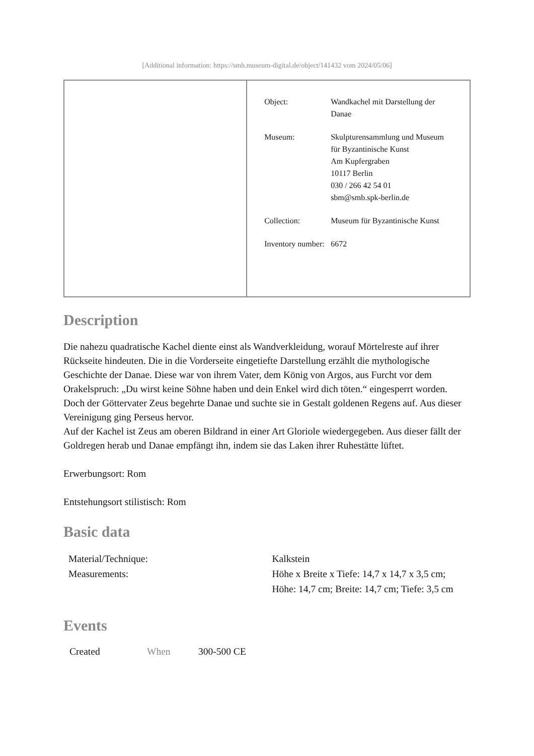[Additional information: https://smb.museum-digital.de/object/141432 vom 2024/05/06]
| | / Object: / Wandkachel mit Darstellung der Danae / / Museum: / Skulpturensammlung und Museum für Byzantinische Kunst Am Kupfergraben 10117 Berlin 030 / 266 42 54 01 sbm@smb.spk-berlin.de / / Collection: / Museum für Byzantinische Kunst / / Inventory number: / 6672 / |
Description
Die nahezu quadratische Kachel diente einst als Wandverkleidung, worauf Mörtelreste auf ihrer Rückseite hindeuten. Die in die Vorderseite eingetiefte Darstellung erzählt die mythologische Geschichte der Danae. Diese war von ihrem Vater, dem König von Argos, aus Furcht vor dem Orakelspruch: „Du wirst keine Söhne haben und dein Enkel wird dich töten.“ eingesperrt worden. Doch der Göttervater Zeus begehrte Danae und suchte sie in Gestalt goldenen Regens auf. Aus dieser Vereinigung ging Perseus hervor.
Auf der Kachel ist Zeus am oberen Bildrand in einer Art Gloriole wiedergegeben. Aus dieser fällt der Goldregen herab und Danae empfängt ihn, indem sie das Laken ihrer Ruhestätte lüftet.
Erwerbungsort: Rom
Entstehungsort stilistisch: Rom
Basic data
| Material/Technique: | Kalkstein |
| Measurements: | Höhe x Breite x Tiefe: 14,7 x 14,7 x 3,5 cm; Höhe: 14,7 cm; Breite: 14,7 cm; Tiefe: 3,5 cm |
Events
| Created | When | 300-500 CE |